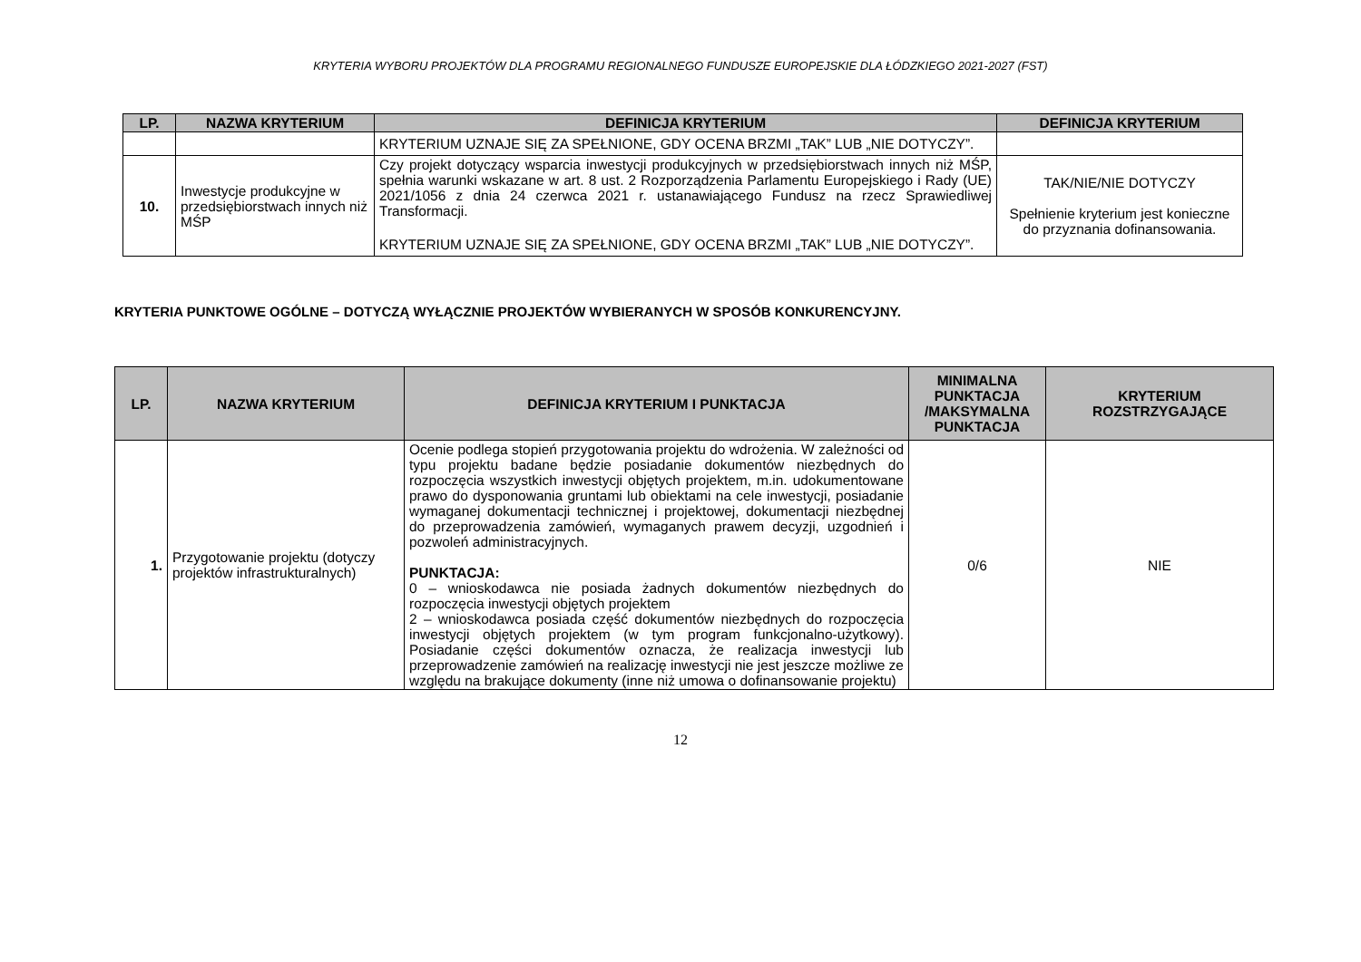KRYTERIA WYBORU PROJEKTÓW DLA PROGRAMU REGIONALNEGO FUNDUSZE EUROPEJSKIE DLA ŁÓDZKIEGO 2021-2027 (FST)
| LP. | NAZWA KRYTERIUM | DEFINICJA KRYTERIUM | DEFINICJA KRYTERIUM |
| --- | --- | --- | --- |
| | | KRYTERIUM UZNAJE SIĘ ZA SPEŁNIONE, GDY OCENA BRZMI „TAK” LUB „NIE DOTYCZY”. | |
| 10. | Inwestycje produkcyjne w przedsiębiorstwach innych niż MŚP | Czy projekt dotyczący wsparcia inwestycji produkcyjnych w przedsiębiorstwach innych niż MŚP, spełnia warunki wskazane w art. 8 ust. 2 Rozporządzenia Parlamentu Europejskiego i Rady (UE) 2021/1056 z dnia 24 czerwca 2021 r. ustanawiającego Fundusz na rzecz Sprawiedliwej Transformacji. KRYTERIUM UZNAJE SIĘ ZA SPEŁNIONE, GDY OCENA BRZMI „TAK” LUB „NIE DOTYCZY”. | TAK/NIE/NIE DOTYCZY Spełnienie kryterium jest konieczne do przyznania dofinansowania. |
KRYTERIA PUNKTOWE OGÓLNE – DOTYCZĄ WYŁĄCZNIE PROJEKTÓW WYBIERANYCH W SPOSÓB KONKURENCYJNY.
| LP. | NAZWA KRYTERIUM | DEFINICJA KRYTERIUM I PUNKTACJA | MINIMALNA PUNKTACJA /MAKSYMALNA PUNKTACJA | KRYTERIUM ROZSTRZYGAJĄCE |
| --- | --- | --- | --- | --- |
| 1. | Przygotowanie projektu (dotyczy projektów infrastrukturalnych) | Ocenie podlega stopień przygotowania projektu do wdrożenia. W zależności od typu projektu badane będzie posiadanie dokumentów niezbędnych do rozpoczęcia wszystkich inwestycji objętych projektem, m.in. udokumentowane prawo do dysponowania gruntami lub obiektami na cele inwestycji, posiadanie wymaganej dokumentacji technicznej i projektowej, dokumentacji niezbędnej do przeprowadzenia zamówień, wymaganych prawem decyzji, uzgodnień i pozwoleń administracyjnych. PUNKTACJA: 0 – wnioskodawca nie posiada żadnych dokumentów niezbędnych do rozpoczęcia inwestycji objętych projektem 2 – wnioskodawca posiada część dokumentów niezbędnych do rozpoczęcia inwestycji objętych projektem (w tym program funkcjonalno-użytkowy). Posiadanie części dokumentów oznacza, że realizacja inwestycji lub przeprowadzenie zamówień na realizację inwestycji nie jest jeszcze możliwe ze względu na brakujące dokumenty (inne niż umowa o dofinansowanie projektu) | 0/6 | NIE |
12